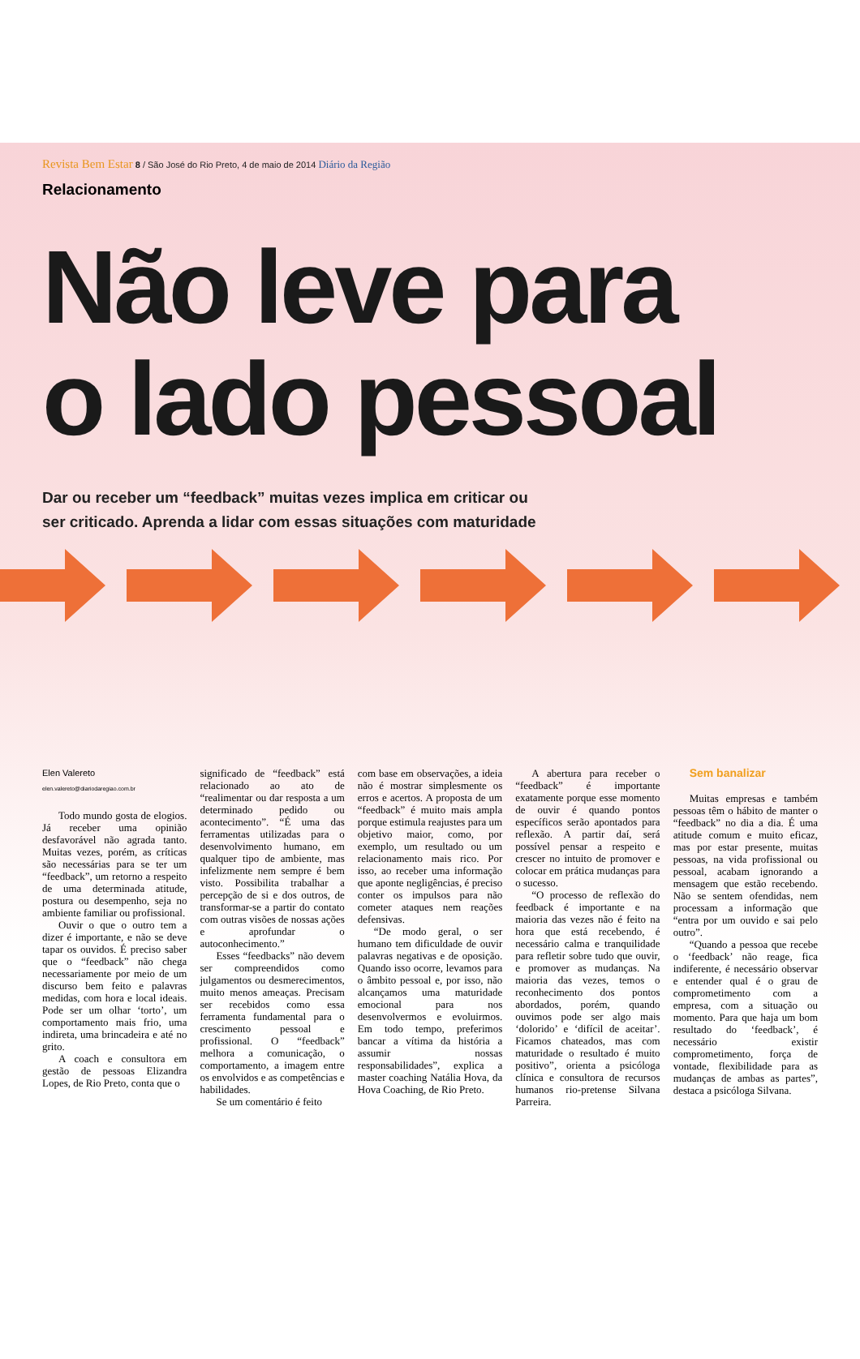Revista Bem Estar 8 / São José do Rio Preto, 4 de maio de 2014 Diário da Região
Relacionamento
Não leve para
o lado pessoal
Dar ou receber um “feedback” muitas vezes implica em criticar ou
ser criticado. Aprenda a lidar com essas situações com maturidade
Elen Valereto
elen.valereto@diariodaregiao.com.br
Todo mundo gosta de elogios. Já receber uma opinião desfavorável não agrada tanto. Muitas vezes, porém, as críticas são necessárias para se ter um “feedback”, um retorno a respeito de uma determinada atitude, postura ou desempenho, seja no ambiente familiar ou profissional.
Ouvir o que o outro tem a dizer é importante, e não se deve tapar os ouvidos. É preciso saber que o “feedback” não chega necessariamente por meio de um discurso bem feito e palavras medidas, com hora e local ideais. Pode ser um olhar ‘torto’, um comportamento mais frio, uma indireta, uma brincadeira e até no grito.
A coach e consultora em gestão de pessoas Elizandra Lopes, de Rio Preto, conta que o
significado de “feedback” está relacionado ao ato de “realimentar ou dar resposta a um determinado pedido ou acontecimento”. “É uma das ferramentas utilizadas para o desenvolvimento humano, em qualquer tipo de ambiente, mas infelizmente nem sempre é bem visto. Possibilita trabalhar a percepção de si e dos outros, de transformar-se a partir do contato com outras visões de nossas ações e aprofundar o autoconhecimento.”
Esses “feedbacks” não devem ser compreendidos como julgamentos ou desmerecimentos, muito menos ameaças. Precisam ser recebidos como essa ferramenta fundamental para o crescimento pessoal e profissional. O “feedback” melhora a comunicação, o comportamento, a imagem entre os envolvidos e as competências e habilidades.
Se um comentário é feito
com base em observações, a ideia não é mostrar simplesmente os erros e acertos. A proposta de um “feedback” é muito mais ampla porque estimula reajustes para um objetivo maior, como, por exemplo, um resultado ou um relacionamento mais rico. Por isso, ao receber uma informação que aponte negligências, é preciso conter os impulsos para não cometer ataques nem reações defensivas.
“De modo geral, o ser humano tem dificuldade de ouvir palavras negativas e de oposição. Quando isso ocorre, levamos para o âmbito pessoal e, por isso, não alcançamos uma maturidade emocional para nos desenvolvermos e evoluirmos. Em todo tempo, preferimos bancar a vítima da história a assumir nossas responsabilidades”, explica a master coaching Natália Hova, da Hova Coaching, de Rio Preto.
A abertura para receber o “feedback” é importante exatamente porque esse momento de ouvir é quando pontos específicos serão apontados para reflexão. A partir daí, será possível pensar a respeito e crescer no intuito de promover e colocar em prática mudanças para o sucesso.
“O processo de reflexão do feedback é importante e na maioria das vezes não é feito na hora que está recebendo, é necessário calma e tranquilidade para refletir sobre tudo que ouvir, e promover as mudanças. Na maioria das vezes, temos o reconhecimento dos pontos abordados, porém, quando ouvimos pode ser algo mais ‘dolorido’ e ‘difícil de aceitar’. Ficamos chateados, mas com maturidade o resultado é muito positivo”, orienta a psicóloga clínica e consultora de recursos humanos rio-pretense Silvana Parreira.
Sem banalizar
Muitas empresas e também pessoas têm o hábito de manter o “feedback” no dia a dia. É uma atitude comum e muito eficaz, mas por estar presente, muitas pessoas, na vida profissional ou pessoal, acabam ignorando a mensagem que estão recebendo. Não se sentem ofendidas, nem processam a informação que “entra por um ouvido e sai pelo outro”.
“Quando a pessoa que recebe o ‘feedback’ não reage, fica indiferente, é necessário observar e entender qual é o grau de comprometimento com a empresa, com a situação ou momento. Para que haja um bom resultado do ‘feedback’, é necessário existir comprometimento, força de vontade, flexibilidade para as mudanças de ambas as partes”, destaca a psicóloga Silvana.